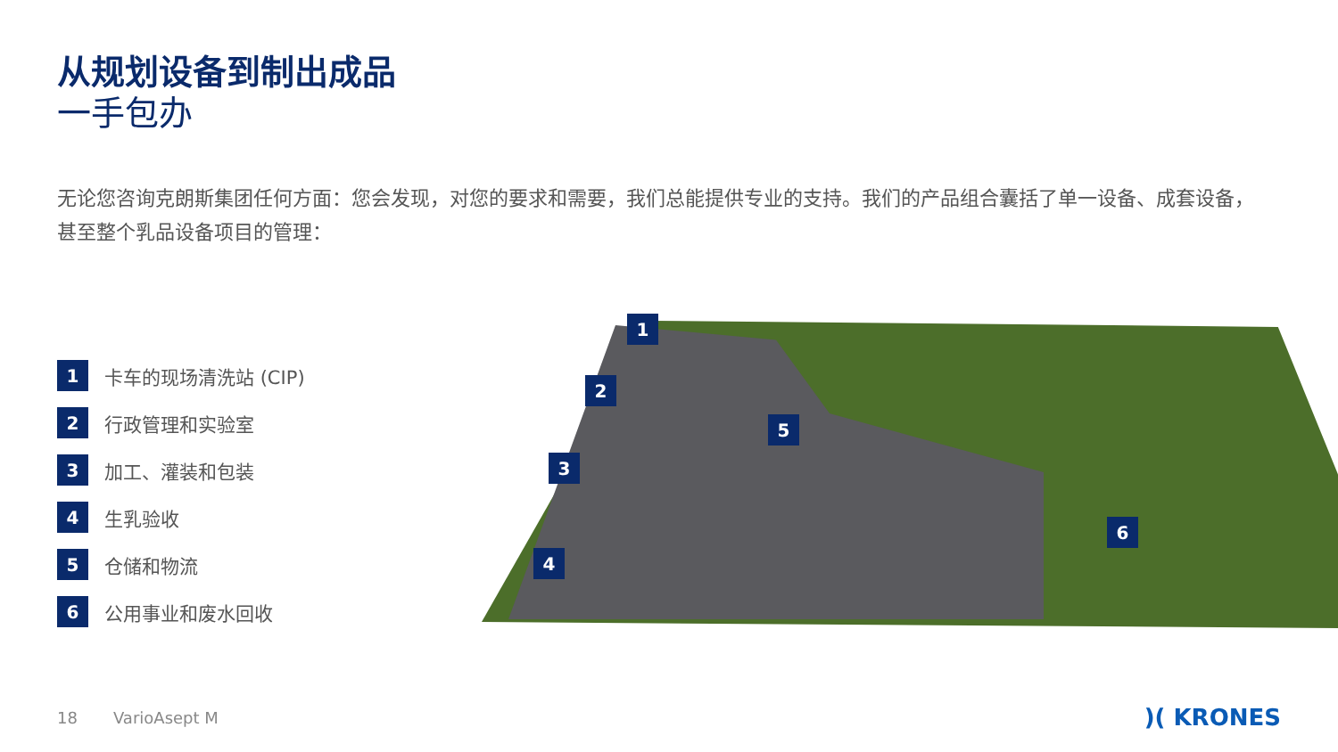从规划设备到制出成品
一手包办
无论您咨询克朗斯集团任何方面：您会发现，对您的要求和需要，我们总能提供专业的支持。我们的产品组合囊括了单一设备、成套设备，甚至整个乳品设备项目的管理：
1
卡车的现场清洗站 (CIP)
2
行政管理和实验室
3
加工、灌装和包装
4
生乳验收
5
仓储和物流
6
公用事业和废水回收
1
2
3
4
5
6
18 VarioAsept M )( KRONES